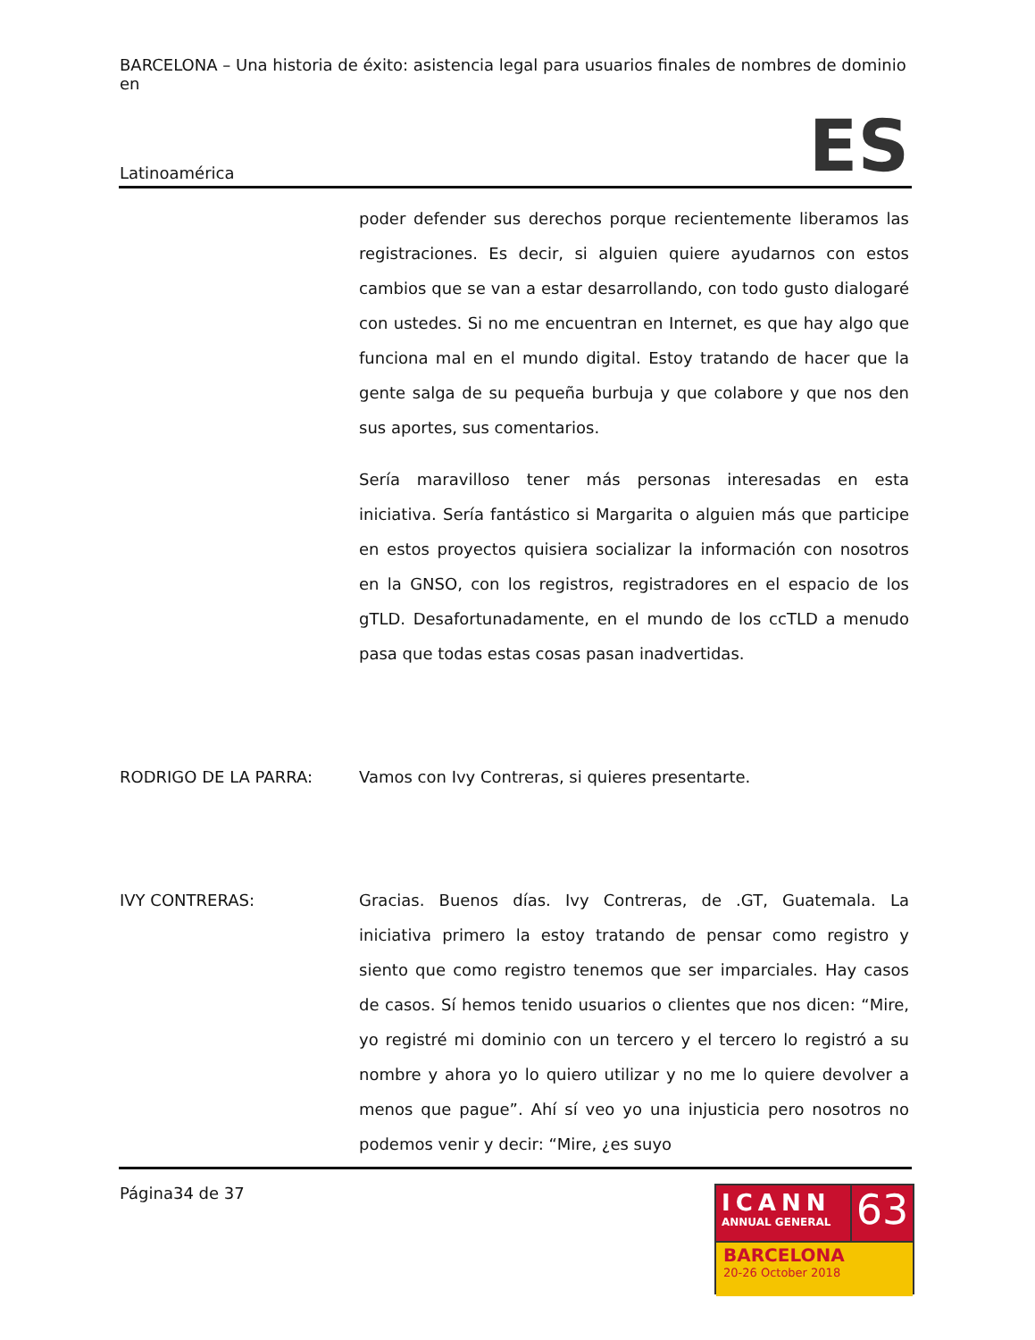BARCELONA – Una historia de éxito: asistencia legal para usuarios finales de nombres de dominio en
Latinoamérica
ES
poder defender sus derechos porque recientemente liberamos las registraciones. Es decir, si alguien quiere ayudarnos con estos cambios que se van a estar desarrollando, con todo gusto dialogaré con ustedes. Si no me encuentran en Internet, es que hay algo que funciona mal en el mundo digital. Estoy tratando de hacer que la gente salga de su pequeña burbuja y que colabore y que nos den sus aportes, sus comentarios.
Sería maravilloso tener más personas interesadas en esta iniciativa. Sería fantástico si Margarita o alguien más que participe en estos proyectos quisiera socializar la información con nosotros en la GNSO, con los registros, registradores en el espacio de los gTLD. Desafortunadamente, en el mundo de los ccTLD a menudo pasa que todas estas cosas pasan inadvertidas.
RODRIGO DE LA PARRA: Vamos con Ivy Contreras, si quieres presentarte.
IVY CONTRERAS: Gracias. Buenos días. Ivy Contreras, de .GT, Guatemala. La iniciativa primero la estoy tratando de pensar como registro y siento que como registro tenemos que ser imparciales. Hay casos de casos. Sí hemos tenido usuarios o clientes que nos dicen: “Mire, yo registré mi dominio con un tercero y el tercero lo registró a su nombre y ahora yo lo quiero utilizar y no me lo quiere devolver a menos que pague”. Ahí sí veo yo una injusticia pero nosotros no podemos venir y decir: “Mire, ¿es suyo
Página34 de 37
ICANN
ANNUAL GENERAL
63
BARCELONA
20-26 October 2018